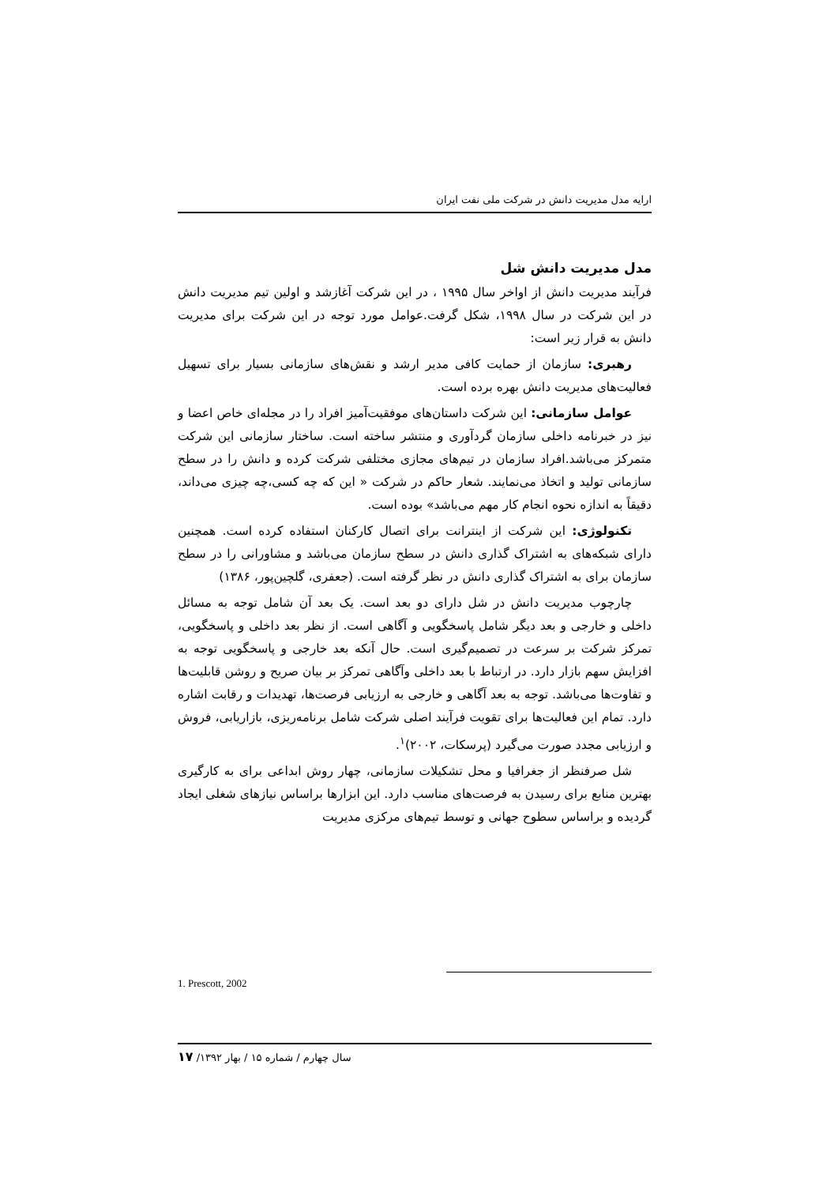ارایه مدل مدیریت دانش در شرکت ملی نفت ایران
مدل مدیریت دانش شل
فرآیند مدیریت دانش از اواخر سال ۱۹۹۵ ، در این شرکت آغازشد و اولین تیم مدیریت دانش در این شرکت در سال ۱۹۹۸، شکل گرفت.عوامل مورد توجه در این شرکت برای مدیریت دانش به قرار زیر است:
رهبری: سازمان از حمایت کافی مدیر ارشد و نقش‌های سازمانی بسیار برای تسهیل فعالیت‌های مدیریت دانش بهره برده است.
عوامل سازمانی: این شرکت داستان‌های موفقیت‌آمیز افراد را در مجله‌ای خاص اعضا و نیز در خبرنامه داخلی سازمان گردآوری و منتشر ساخته است. ساختار سازمانی این شرکت متمرکز می‌باشد.افراد سازمان در تیم‌های مجازی مختلفی شرکت کرده و دانش را در سطح سازمانی تولید و اتخاذ می‌نمایند. شعار حاکم در شرکت « این که چه کسی،چه چیزی می‌داند، دقیقاً به اندازه نحوه انجام کار مهم می‌باشد» بوده است.
تکنولوژی: این شرکت از اینترانت برای اتصال کارکنان استفاده کرده است. همچنین دارای شبکه‌های به اشتراک گذاری دانش در سطح سازمان می‌باشد و مشاورانی را در سطح سازمان برای به اشتراک گذاری دانش در نظر گرفته است. (جعفری، گلچین‌پور، ۱۳۸۶)
چارچوب مدیریت دانش در شل دارای دو بعد است. یک بعد آن شامل توجه به مسائل داخلی و خارجی و بعد دیگر شامل پاسخگویی و آگاهی است. از نظر بعد داخلی و پاسخگویی، تمرکز شرکت بر سرعت در تصمیم‌گیری است. حال آنکه بعد خارجی و پاسخگویی توجه به افزایش سهم بازار دارد. در ارتباط با بعد داخلی وآگاهی تمرکز بر بیان صریح و روشن قابلیت‌ها و تفاوت‌ها می‌باشد. توجه به بعد آگاهی و خارجی به ارزیابی فرصت‌ها، تهدیدات و رقابت اشاره دارد. تمام این فعالیت‌ها برای تقویت فرآیند اصلی شرکت شامل برنامه‌ریزی، بازاریابی، فروش و ارزیابی مجدد صورت می‌گیرد (پرسکات، ۲۰۰۲)<sup>۱</sup>.
شل صرفنظر از جغرافیا و محل تشکیلات سازمانی، چهار روش ابداعی برای به کارگیری بهترین منابع برای رسیدن به فرصت‌های مناسب دارد. این ابزارها براساس نیازهای شغلی ایجاد گردیده و براساس سطوح جهانی و توسط تیم‌های مرکزی مدیریت
1. Prescott, 2002
سال چهارم / شماره ۱۵ / بهار ۱۳۹۲/ ۱۷